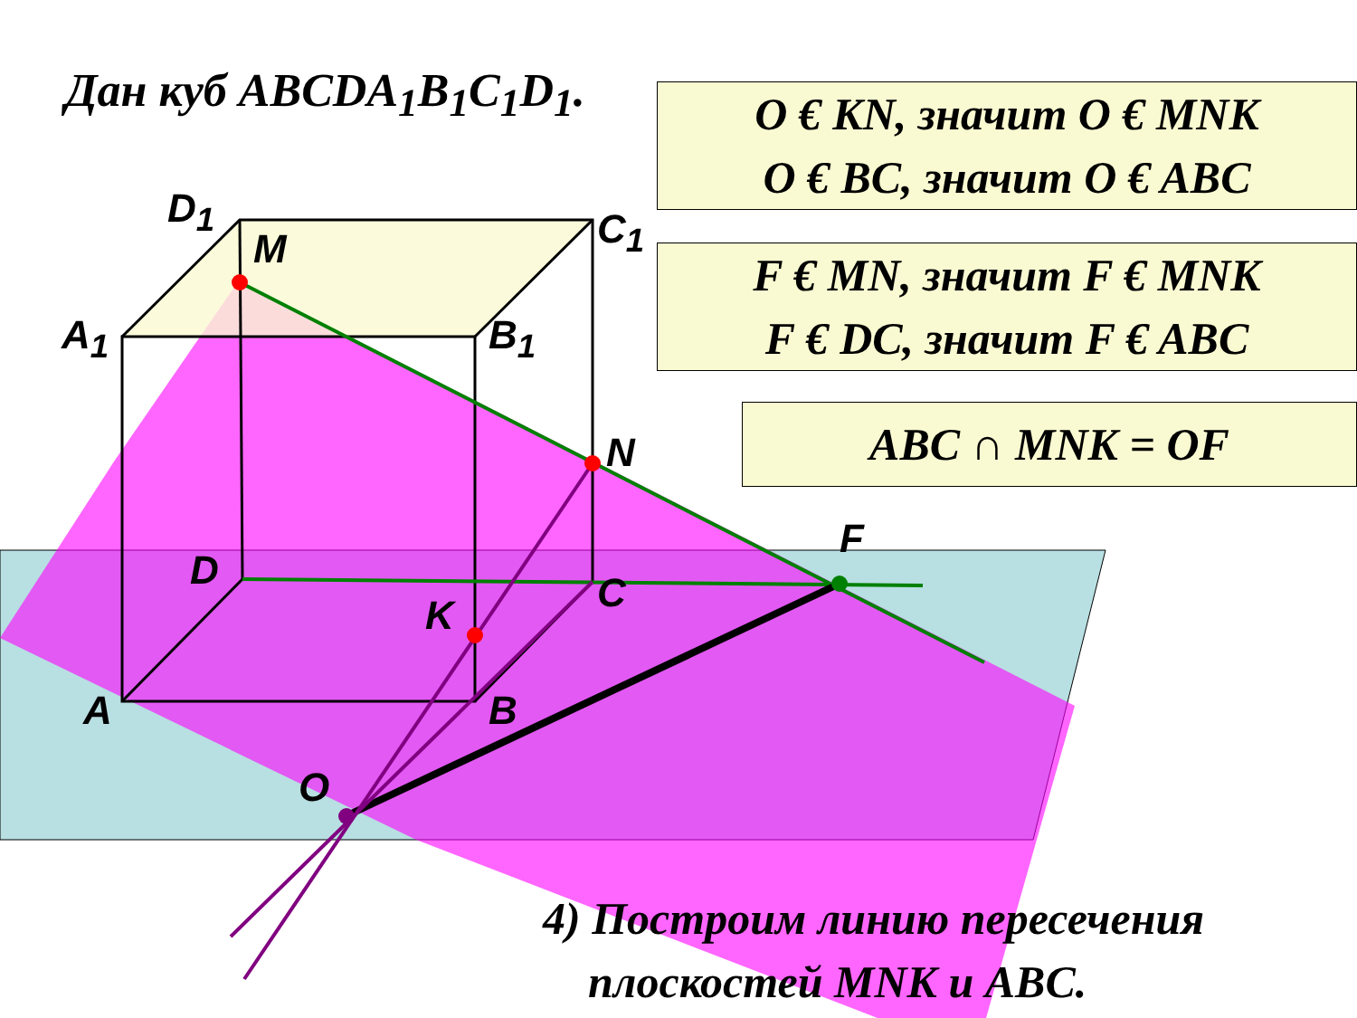Дан куб ABCDA<sub>1</sub>B<sub>1</sub>C<sub>1</sub>D<sub>1</sub>.
O € KN, значит O € MNK
O € BC, значит O € ABC
F € MN, значит F € MNK
F € DC, значит F € ABC
ABC ∩ MNK = OF
4) Построим линию пересечения
плоскостей MNK и ABC.
D<sub>1</sub> C<sub>1</sub>
M
A<sub>1</sub> B<sub>1</sub>
N
F
D C
K
A B
O